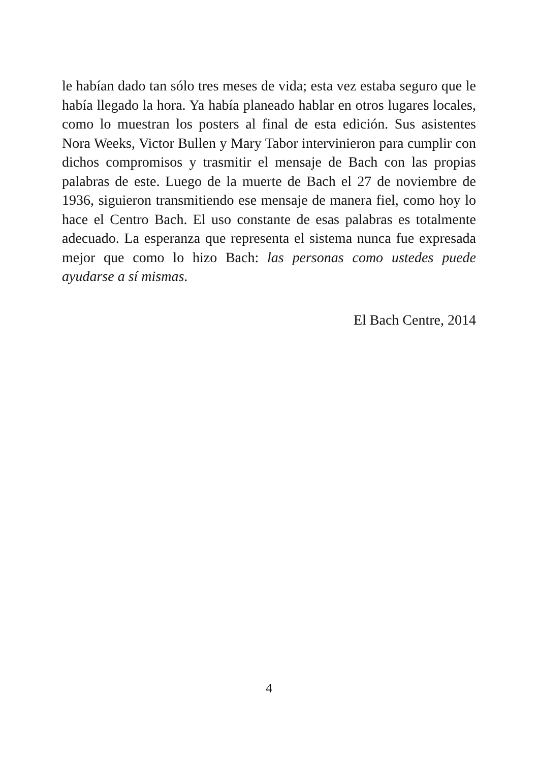le habían dado tan sólo tres meses de vida; esta vez estaba seguro que le había llegado la hora. Ya había planeado hablar en otros lugares locales, como lo muestran los posters al final de esta edición. Sus asistentes Nora Weeks, Victor Bullen y Mary Tabor intervinieron para cumplir con dichos compromisos y trasmitir el mensaje de Bach con las propias palabras de este. Luego de la muerte de Bach el 27 de noviembre de 1936, siguieron transmitiendo ese mensaje de manera fiel, como hoy lo hace el Centro Bach. El uso constante de esas palabras es totalmente adecuado. La esperanza que representa el sistema nunca fue expresada mejor que como lo hizo Bach: las personas como ustedes puede ayudarse a sí mismas.
El Bach Centre, 2014
4